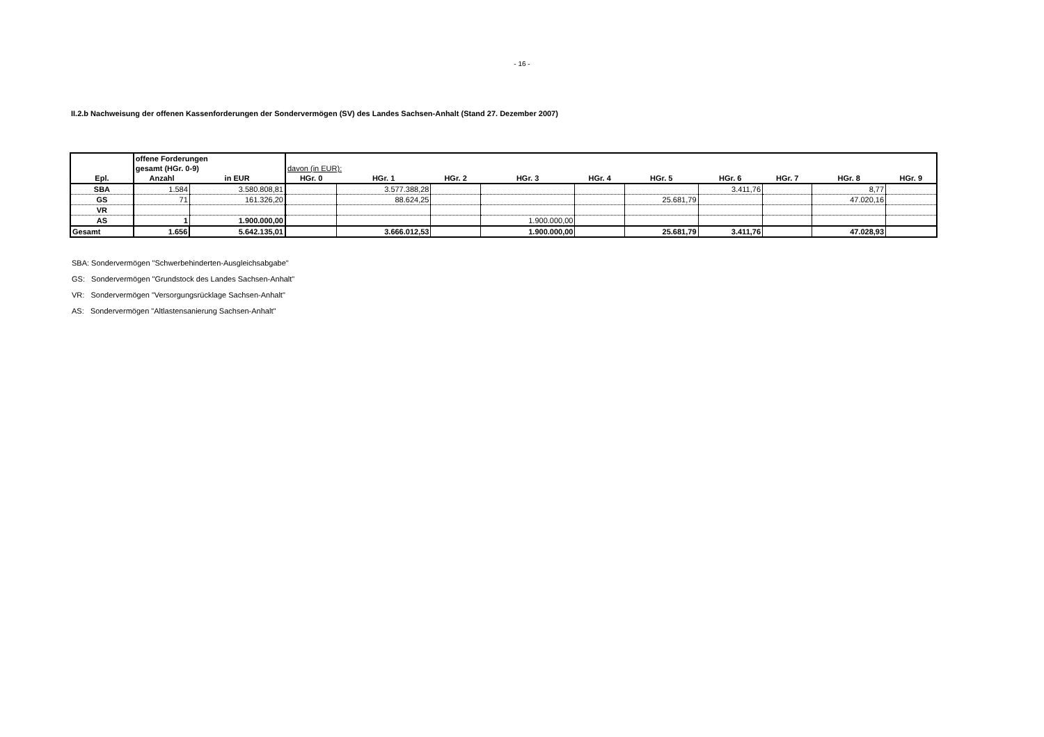- 16 -
II.2.b Nachweisung der offenen Kassenforderungen der Sondervermögen (SV) des Landes Sachsen-Anhalt (Stand 27. Dezember 2007)
| | offene Forderungen | | | | | | | | | | | |
| | gesamt (HGr. 0-9) | | davon (in EUR): | | | | | | | | | |
| Epl. | Anzahl | in EUR | HGr. 0 | HGr. 1 | HGr. 2 | HGr. 3 | HGr. 4 | HGr. 5 | HGr. 6 | HGr. 7 | HGr. 8 | HGr. 9 |
| SBA | 1.584 | 3.580.808,81 | | 3.577.388,28 | | | | | 3.411,76 | | 8,77 | |
| GS | 71 | 161.326,20 | | 88.624,25 | | | | 25.681,79 | | | 47.020,16 | |
| VR | | | | | | | | | | | | |
| AS | 1 | 1.900.000,00 | | | | 1.900.000,00 | | | | | | |
| Gesamt | 1.656 | 5.642.135,01 | | 3.666.012,53 | | 1.900.000,00 | | 25.681,79 | 3.411,76 | | 47.028,93 | |
SBA: Sondervermögen "Schwerbehinderten-Ausgleichsabgabe"
GS: Sondervermögen "Grundstock des Landes Sachsen-Anhalt"
VR: Sondervermögen "Versorgungsrücklage Sachsen-Anhalt"
AS: Sondervermögen "Altlastensanierung Sachsen-Anhalt"